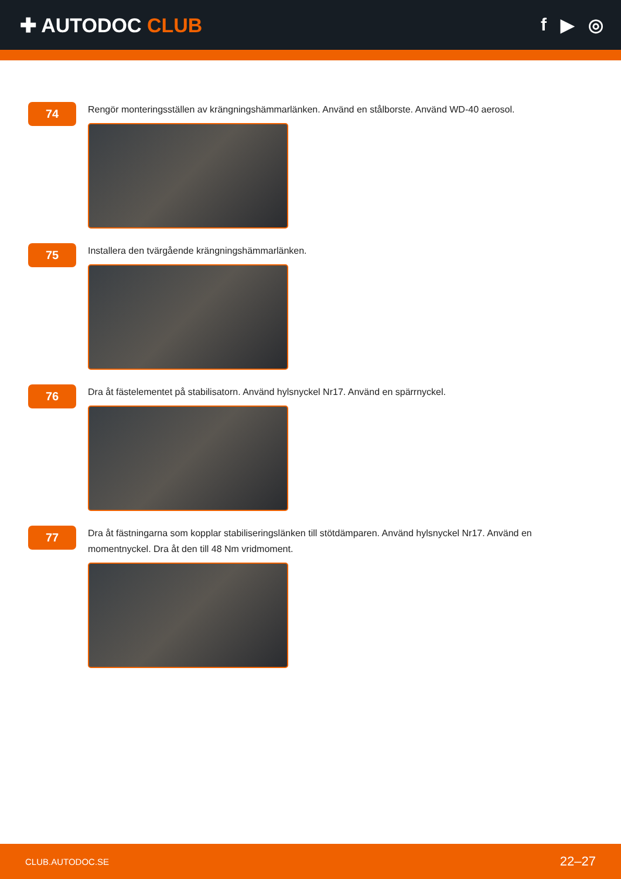✚ AUTODOC CLUB f ▶ ◎
74
Rengör monteringsställen av krängningshämmarlänken. Använd en stålborste. Använd WD-40 aerosol.
75
Installera den tvärgående krängningshämmarlänken.
76
Dra åt fästelementet på stabilisatorn. Använd hylsnyckel Nr17. Använd en spärrnyckel.
77
Dra åt fästningarna som kopplar stabiliseringslänken till stötdämparen. Använd hylsnyckel Nr17. Använd en momentnyckel. Dra åt den till 48 Nm vridmoment.
CLUB.AUTODOC.SE 22–27